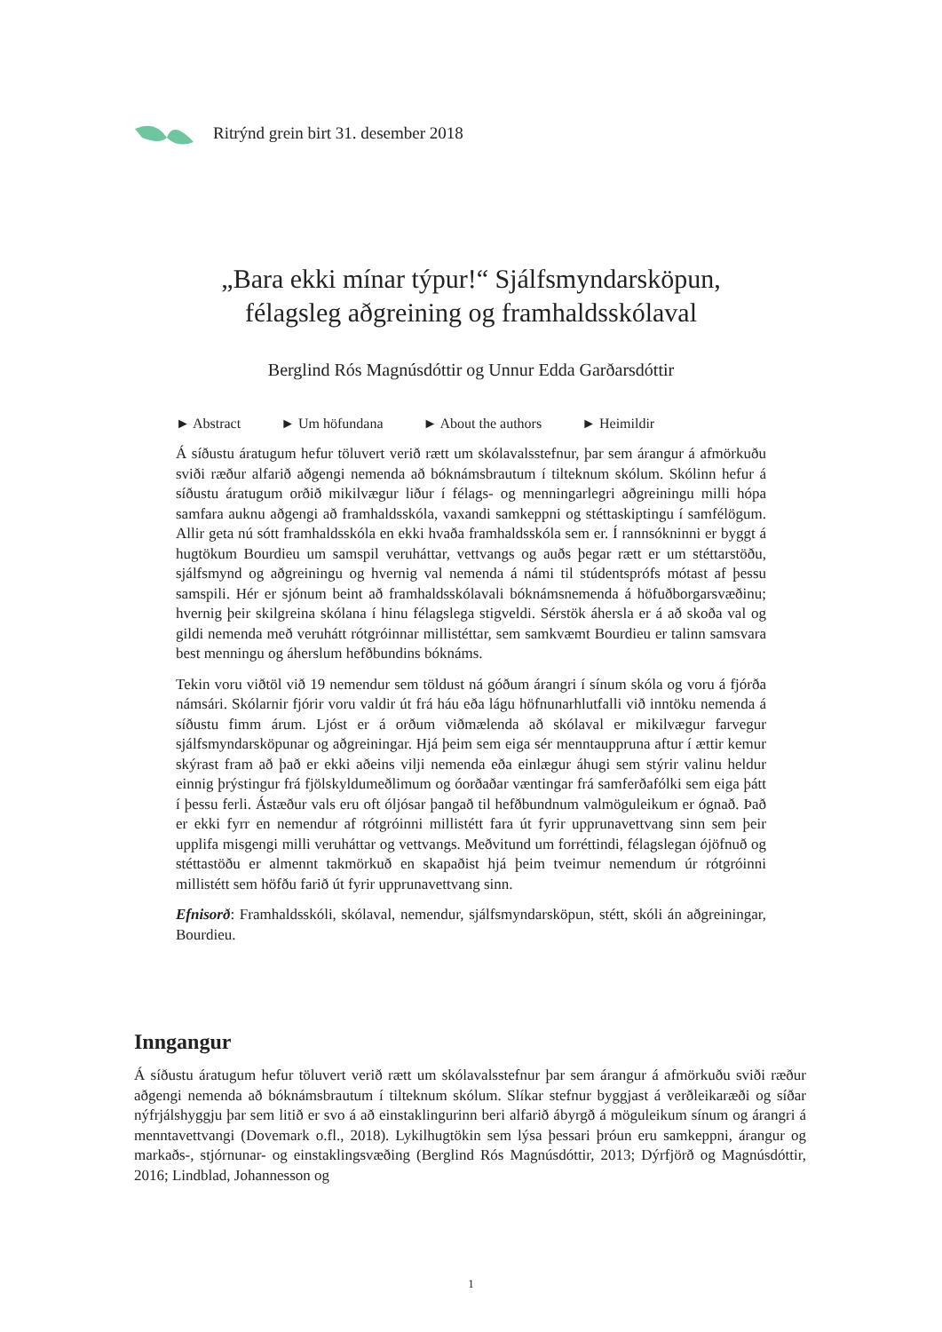Ritrýnd grein birt 31. desember 2018
„Bara ekki mínar týpur!“ Sjálfsmyndarsköpun,
félagsleg aðgreining og framhaldsskólaval
Berglind Rós Magnúsdóttir og Unnur Edda Garðarsdóttir
► Abstract ► Um höfundana ► About the authors ► Heimildir
Á síðustu áratugum hefur töluvert verið rætt um skólavalsstefnur, þar sem árangur á afmörkuðu sviði ræður alfarið aðgengi nemenda að bóknámsbrautum í tilteknum skólum. Skólinn hefur á síðustu áratugum orðið mikilvægur liður í félags- og menningarlegri aðgreiningu milli hópa samfara auknu aðgengi að framhaldsskóla, vaxandi samkeppni og stéttaskiptingu í samfélögum. Allir geta nú sótt framhaldsskóla en ekki hvaða framhaldsskóla sem er. Í rannsókninni er byggt á hugtökum Bourdieu um samspil veruháttar, vettvangs og auðs þegar rætt er um stéttarstöðu, sjálfsmynd og aðgreiningu og hvernig val nemenda á námi til stúdentsprófs mótast af þessu samspili. Hér er sjónum beint að framhaldsskólavali bóknámsnemenda á höfuðborgarsvæðinu; hvernig þeir skilgreina skólana í hinu félagslega stigveldi. Sérstök áhersla er á að skoða val og gildi nemenda með veruhátt rótgróinnar millistéttar, sem samkvæmt Bourdieu er talinn samsvara best menningu og áherslum hefðbundins bóknáms.
Tekin voru viðtöl við 19 nemendur sem töldust ná góðum árangri í sínum skóla og voru á fjórða námsári. Skólarnir fjórir voru valdir út frá háu eða lágu höfnunarhlutfalli við inntöku nemenda á síðustu fimm árum. Ljóst er á orðum viðmælenda að skólaval er mikilvægur farvegur sjálfsmyndarsköpunar og aðgreiningar. Hjá þeim sem eiga sér menntauppruna aftur í ættir kemur skýrast fram að það er ekki aðeins vilji nemenda eða einlægur áhugi sem stýrir valinu heldur einnig þrýstingur frá fjölskyldumeðlimum og óorðaðar væntingar frá samferðafólki sem eiga þátt í þessu ferli. Ástæður vals eru oft óljósar þangað til hefðbundnum valmöguleikum er ógnað. Það er ekki fyrr en nemendur af rótgróinni millistétt fara út fyrir upprunavettvang sinn sem þeir upplifa misgengi milli veruháttar og vettvangs. Meðvitund um forréttindi, félagslegan ójöfnuð og stéttastöðu er almennt takmörkuð en skapaðist hjá þeim tveimur nemendum úr rótgróinni millistétt sem höfðu farið út fyrir upprunavettvang sinn.
Efnisorð: Framhaldsskóli, skólaval, nemendur, sjálfsmyndarsköpun, stétt, skóli án aðgreiningar, Bourdieu.
Inngangur
Á síðustu áratugum hefur töluvert verið rætt um skólavalsstefnur þar sem árangur á afmörkuðu sviði ræður aðgengi nemenda að bóknámsbrautum í tilteknum skólum. Slíkar stefnur byggjast á verðleikaræði og síðar nýfrjálshyggju þar sem litið er svo á að einstaklingurinn beri alfarið ábyrgð á möguleikum sínum og árangri á menntavettvangi (Dovemark o.fl., 2018). Lykilhugtökin sem lýsa þessari þróun eru samkeppni, árangur og markaðs-, stjórnunar- og einstaklingsvæðing (Berglind Rós Magnúsdóttir, 2013; Dýrfjörð og Magnúsdóttir, 2016; Lindblad, Johannesson og
1